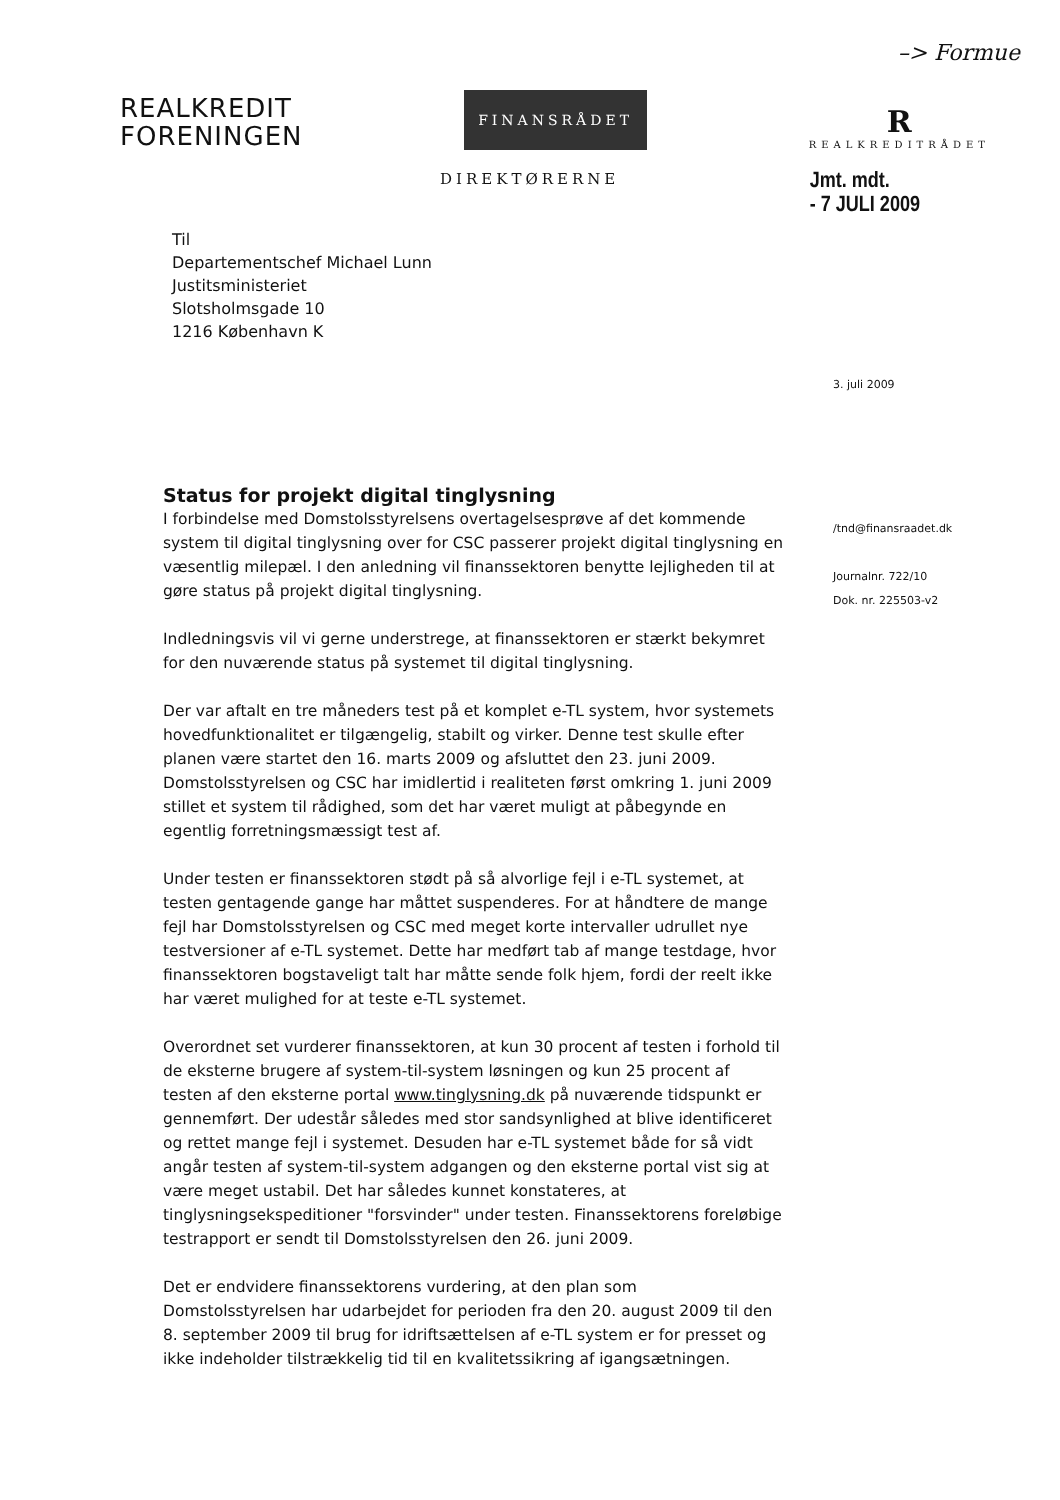–> Formue
REALKREDIT
FORENINGEN
FINANSRÅDET
R
REALKREDITRÅDET
DIREKTØRERNE
Jmt. mdt.
- 7 JULI 2009
Til
Departementschef Michael Lunn
Justitsministeriet
Slotsholmsgade 10
1216 København K
Status for projekt digital tinglysning
I forbindelse med Domstolsstyrelsens overtagelsesprøve af det kommende system til digital tinglysning over for CSC passerer projekt digital tinglysning en væsentlig milepæl. I den anledning vil finanssektoren benytte lejligheden til at gøre status på projekt digital tinglysning.
Indledningsvis vil vi gerne understrege, at finanssektoren er stærkt bekymret for den nuværende status på systemet til digital tinglysning.
Der var aftalt en tre måneders test på et komplet e-TL system, hvor systemets hovedfunktionalitet er tilgængelig, stabilt og virker. Denne test skulle efter planen være startet den 16. marts 2009 og afsluttet den 23. juni 2009. Domstolsstyrelsen og CSC har imidlertid i realiteten først omkring 1. juni 2009 stillet et system til rådighed, som det har været muligt at påbegynde en egentlig forretningsmæssigt test af.
Under testen er finanssektoren stødt på så alvorlige fejl i e-TL systemet, at testen gentagende gange har måttet suspenderes. For at håndtere de mange fejl har Domstolsstyrelsen og CSC med meget korte intervaller udrullet nye testversioner af e-TL systemet. Dette har medført tab af mange testdage, hvor finanssektoren bogstaveligt talt har måtte sende folk hjem, fordi der reelt ikke har været mulighed for at teste e-TL systemet.
Overordnet set vurderer finanssektoren, at kun 30 procent af testen i forhold til de eksterne brugere af system-til-system løsningen og kun 25 procent af testen af den eksterne portal www.tinglysning.dk på nuværende tidspunkt er gennemført. Der udestår således med stor sandsynlighed at blive identificeret og rettet mange fejl i systemet. Desuden har e-TL systemet både for så vidt angår testen af system-til-system adgangen og den eksterne portal vist sig at være meget ustabil. Det har således kunnet konstateres, at tinglysningsekspeditioner "forsvinder" under testen. Finanssektorens foreløbige testrapport er sendt til Domstolsstyrelsen den 26. juni 2009.
Det er endvidere finanssektorens vurdering, at den plan som Domstolsstyrelsen har udarbejdet for perioden fra den 20. august 2009 til den 8. september 2009 til brug for idriftsættelsen af e-TL system er for presset og ikke indeholder tilstrækkelig tid til en kvalitetssikring af igangsætningen.
3. juli 2009
/tnd@finansraadet.dk
Journalnr. 722/10
Dok. nr. 225503-v2